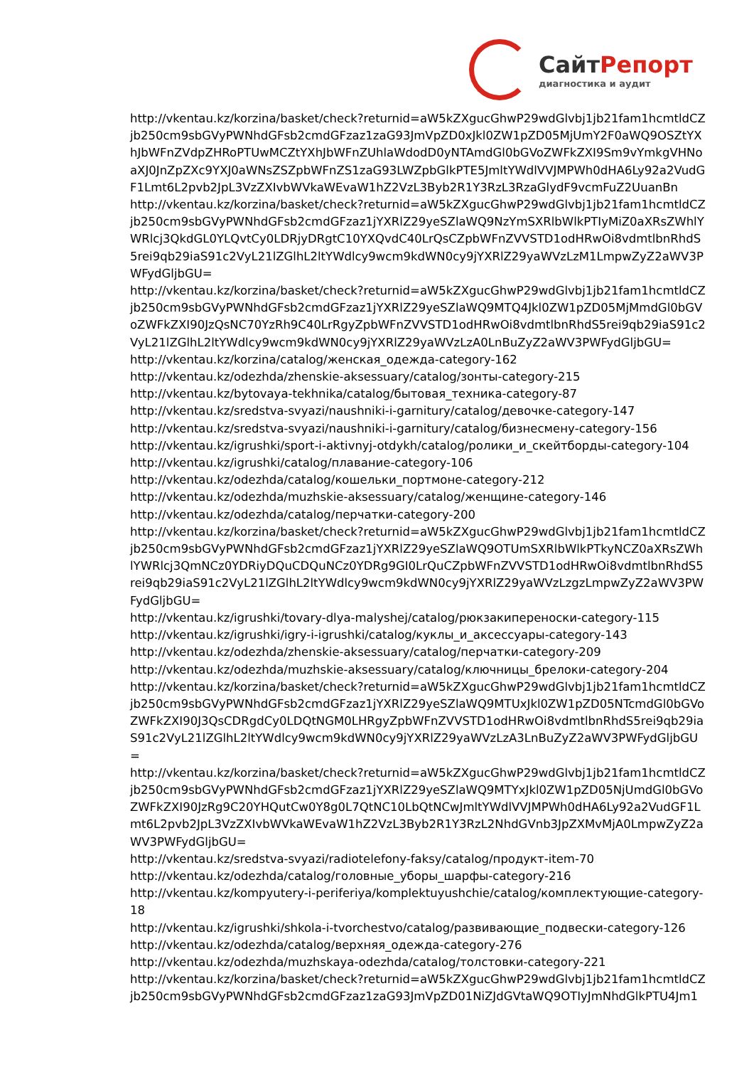СайтРепорт
диагностика и аудит
http://vkentau.kz/korzina/basket/check?returnid=aW5kZXgucGhwP29wdGlvbj1jb21fam1hcmtldCZjb250cm9sbGVyPWNhdGFsb2cmdGFzaz1zaG93JmVpZD0xJkl0ZW1pZD05MjUmY2F0aWQ9OSZtYXhJbWFnZVdpZHRoPTUwMCZtYXhJbWFnZUhlaWdodD0yNTAmdGl0bGVoZWFkZXI9Sm9vYmkgVHNoaXJ0JnZpZXc9YXJ0aWNsZSZpbWFnZS1zaG93LWZpbGlkPTE5JmltYWdlVVJMPWh0dHA6Ly92a2VudGF1Lmt6L2pvb2JpL3VzZXIvbWVkaWEvaW1hZ2VzL3Byb2R1Y3RzL3RzaGlydF9vcmFuZ2UuanBn
http://vkentau.kz/korzina/basket/check?returnid=aW5kZXgucGhwP29wdGlvbj1jb21fam1hcmtldCZjb250cm9sbGVyPWNhdGFsb2cmdGFzaz1jYXRlZ29yeSZlaWQ9NzYmSXRlbWlkPTIyMiZ0aXRsZWhlYWRlcj3QkdGL0YLQvtCy0LDRjyDRgtC10YXQvdC40LrQsCZpbWFnZVVSTD1odHRwOi8vdmtlbnRhdS5rei9qb29iaS91c2VyL21lZGlhL2ltYWdlcy9wcm9kdWN0cy9jYXRlZ29yaWVzLzM1LmpwZyZ2aWV3PWFydGljbGU=
http://vkentau.kz/korzina/basket/check?returnid=aW5kZXgucGhwP29wdGlvbj1jb21fam1hcmtldCZjb250cm9sbGVyPWNhdGFsb2cmdGFzaz1jYXRlZ29yeSZlaWQ9MTQ4Jkl0ZW1pZD05MjMmdGl0bGVoZWFkZXI90JzQsNC70YzRh9C40LrRgyZpbWFnZVVSTD1odHRwOi8vdmtlbnRhdS5rei9qb29iaS91c2VyL21lZGlhL2ltYWdlcy9wcm9kdWN0cy9jYXRlZ29yaWVzLzA0LnBuZyZ2aWV3PWFydGljbGU=
http://vkentau.kz/korzina/catalog/женская_одежда-category-162
http://vkentau.kz/odezhda/zhenskie-aksessuary/catalog/зонты-category-215
http://vkentau.kz/bytovaya-tekhnika/catalog/бытовая_техника-category-87
http://vkentau.kz/sredstva-svyazi/naushniki-i-garnitury/catalog/девочке-category-147
http://vkentau.kz/sredstva-svyazi/naushniki-i-garnitury/catalog/бизнесмену-category-156
http://vkentau.kz/igrushki/sport-i-aktivnyj-otdykh/catalog/ролики_и_скейтборды-category-104
http://vkentau.kz/igrushki/catalog/плавание-category-106
http://vkentau.kz/odezhda/catalog/кошельки_портмоне-category-212
http://vkentau.kz/odezhda/muzhskie-aksessuary/catalog/женщине-category-146
http://vkentau.kz/odezhda/catalog/перчатки-category-200
http://vkentau.kz/korzina/basket/check?returnid=aW5kZXgucGhwP29wdGlvbj1jb21fam1hcmtldCZjb250cm9sbGVyPWNhdGFsb2cmdGFzaz1jYXRlZ29yeSZlaWQ9OTUmSXRlbWlkPTkyNCZ0aXRsZWhlYWRlcj3QmNCz0YDRiyDQuCDQuNCz0YDRg9GI0LrQuCZpbWFnZVVSTD1odHRwOi8vdmtlbnRhdS5rei9qb29iaS91c2VyL21lZGlhL2ltYWdlcy9wcm9kdWN0cy9jYXRlZ29yaWVzLzgzLmpwZyZ2aWV3PWFydGljbGU=
http://vkentau.kz/igrushki/tovary-dlya-malyshej/catalog/рюкзакипереноски-category-115
http://vkentau.kz/igrushki/igry-i-igrushki/catalog/куклы_и_аксессуары-category-143
http://vkentau.kz/odezhda/zhenskie-aksessuary/catalog/перчатки-category-209
http://vkentau.kz/odezhda/muzhskie-aksessuary/catalog/ключницы_брелоки-category-204
http://vkentau.kz/korzina/basket/check?returnid=aW5kZXgucGhwP29wdGlvbj1jb21fam1hcmtldCZjb250cm9sbGVyPWNhdGFsb2cmdGFzaz1jYXRlZ29yeSZlaWQ9MTUxJkl0ZW1pZD05NTcmdGl0bGVoZWFkZXI90J3QsCDRgdCy0LDQtNGM0LHRgyZpbWFnZVVSTD1odHRwOi8vdmtlbnRhdS5rei9qb29iaS91c2VyL21lZGlhL2ltYWdlcy9wcm9kdWN0cy9jYXRlZ29yaWVzLzA3LnBuZyZ2aWV3PWFydGljbGU=
http://vkentau.kz/korzina/basket/check?returnid=aW5kZXgucGhwP29wdGlvbj1jb21fam1hcmtldCZjb250cm9sbGVyPWNhdGFsb2cmdGFzaz1jYXRlZ29yeSZlaWQ9MTYxJkl0ZW1pZD05NjUmdGl0bGVoZWFkZXI90JzRg9C20YHQutCw0Y8g0L7QtNC10LbQtNCwJmltYWdlVVJMPWh0dHA6Ly92a2VudGF1Lmt6L2pvb2JpL3VzZXIvbWVkaWEvaW1hZ2VzL3Byb2R1Y3RzL2NhdGVnb3JpZXMvMjA0LmpwZyZ2aWV3PWFydGljbGU=
http://vkentau.kz/sredstva-svyazi/radiotelefony-faksy/catalog/продукт-item-70
http://vkentau.kz/odezhda/catalog/головные_уборы_шарфы-category-216
http://vkentau.kz/kompyutery-i-periferiya/komplektuyushchie/catalog/комплектующие-category-18
http://vkentau.kz/igrushki/shkola-i-tvorchestvo/catalog/развивающие_подвески-category-126
http://vkentau.kz/odezhda/catalog/верхняя_одежда-category-276
http://vkentau.kz/odezhda/muzhskaya-odezhda/catalog/толстовки-category-221
http://vkentau.kz/korzina/basket/check?returnid=aW5kZXgucGhwP29wdGlvbj1jb21fam1hcmtldCZjb250cm9sbGVyPWNhdGFsb2cmdGFzaz1zaG93JmVpZD01NiZJdGVtaWQ9OTIyJmNhdGlkPTU4Jm1